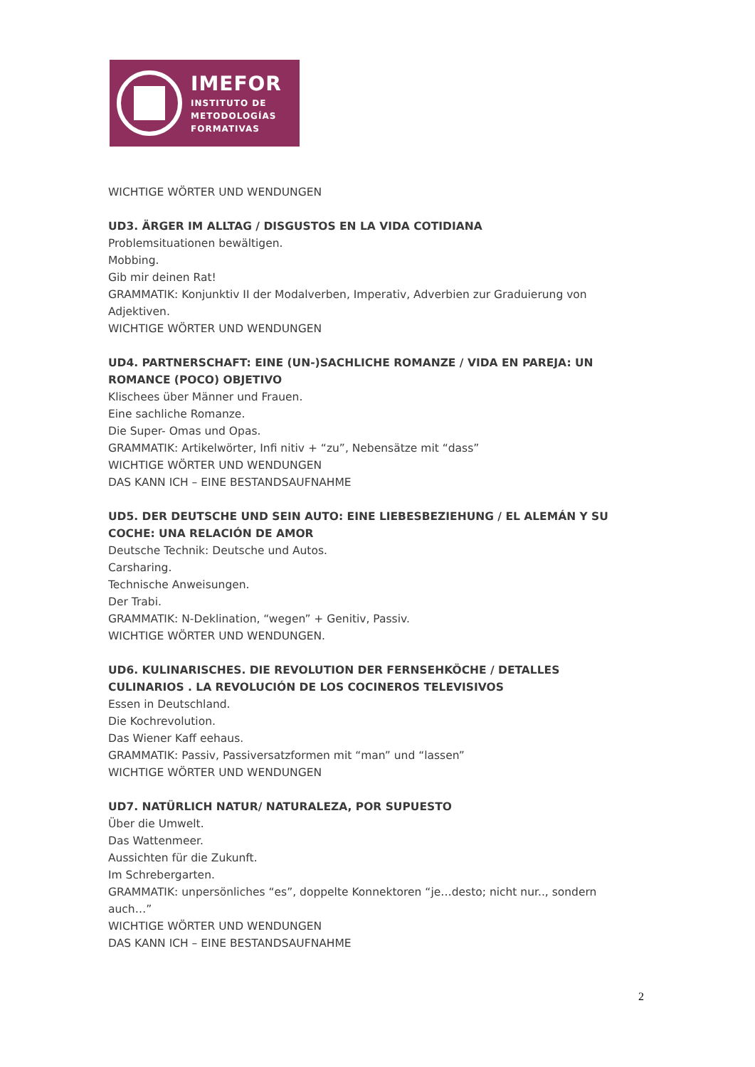IMEFOR
INSTITUTO DE
METODOLOGÍAS
FORMATIVAS
WICHTIGE WÖRTER UND WENDUNGEN
UD3. ÄRGER IM ALLTAG / DISGUSTOS EN LA VIDA COTIDIANA
Problemsituationen bewältigen.
Mobbing.
Gib mir deinen Rat!
GRAMMATIK: Konjunktiv II der Modalverben, Imperativ, Adverbien zur Graduierung von Adjektiven.
WICHTIGE WÖRTER UND WENDUNGEN
UD4. PARTNERSCHAFT: EINE (UN-)SACHLICHE ROMANZE / VIDA EN PAREJA: UN ROMANCE (POCO) OBJETIVO
Klischees über Männer und Frauen.
Eine sachliche Romanze.
Die Super- Omas und Opas.
GRAMMATIK: Artikelwörter, Infi nitiv + “zu”, Nebensätze mit “dass”
WICHTIGE WÖRTER UND WENDUNGEN
DAS KANN ICH – EINE BESTANDSAUFNAHME
UD5. DER DEUTSCHE UND SEIN AUTO: EINE LIEBESBEZIEHUNG / EL ALEMÁN Y SU COCHE: UNA RELACIÓN DE AMOR
Deutsche Technik: Deutsche und Autos.
Carsharing.
Technische Anweisungen.
Der Trabi.
GRAMMATIK: N-Deklination, “wegen” + Genitiv, Passiv.
WICHTIGE WÖRTER UND WENDUNGEN.
UD6. KULINARISCHES. DIE REVOLUTION DER FERNSEHKÖCHE / DETALLES CULINARIOS . LA REVOLUCIÓN DE LOS COCINEROS TELEVISIVOS
Essen in Deutschland.
Die Kochrevolution.
Das Wiener Kaff eehaus.
GRAMMATIK: Passiv, Passiversatzformen mit “man” und “lassen”
WICHTIGE WÖRTER UND WENDUNGEN
UD7. NATÜRLICH NATUR/ NATURALEZA, POR SUPUESTO
Über die Umwelt.
Das Wattenmeer.
Aussichten für die Zukunft.
Im Schrebergarten.
GRAMMATIK: unpersönliches “es”, doppelte Konnektoren “je…desto; nicht nur.., sondern auch…”
WICHTIGE WÖRTER UND WENDUNGEN
DAS KANN ICH – EINE BESTANDSAUFNAHME
2